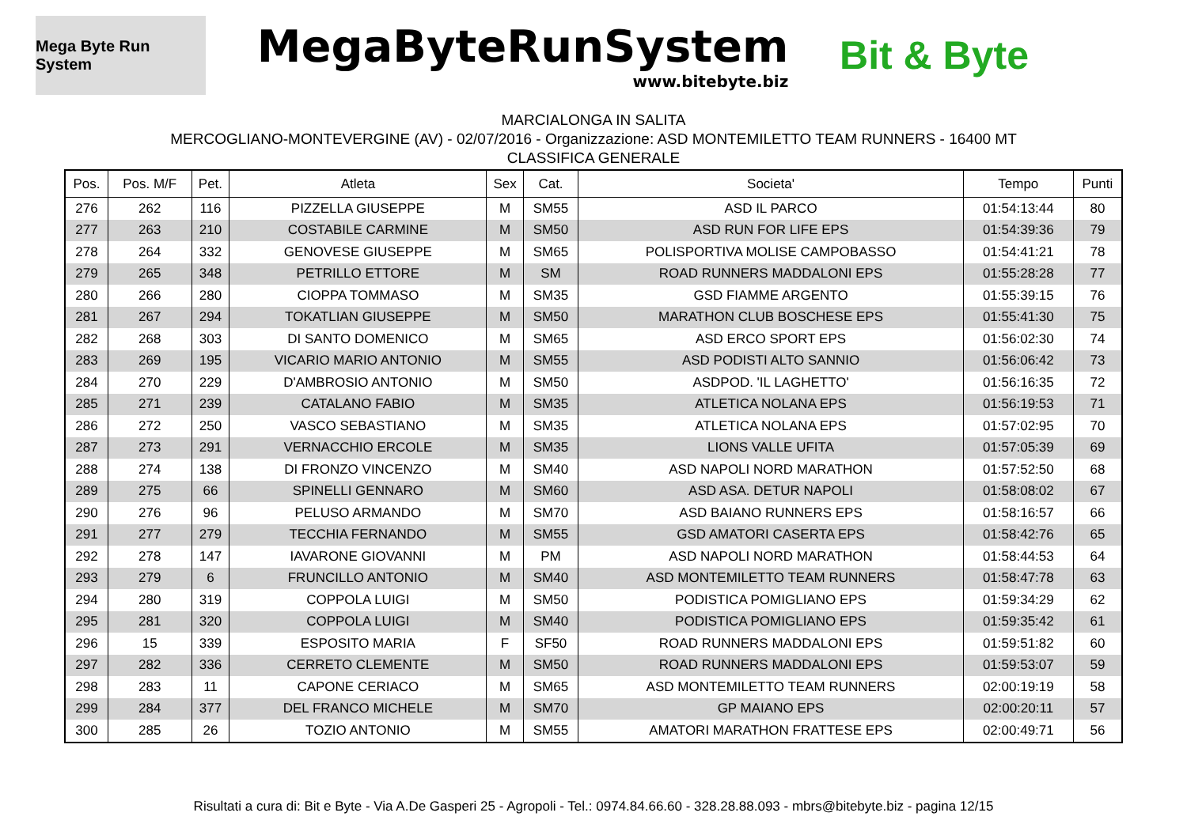Mega Byte Run System
MegaByteRunSystem
www.bitebyte.biz
Bit & Byte
MARCIALONGA IN SALITA
MERCOGLIANO-MONTEVERGINE (AV) - 02/07/2016 - Organizzazione: ASD MONTEMILETTO TEAM RUNNERS - 16400 MT
CLASSIFICA GENERALE
| Pos. | Pos. M/F | Pet. | Atleta | Sex | Cat. | Societa' | Tempo | Punti |
| --- | --- | --- | --- | --- | --- | --- | --- | --- |
| 276 | 262 | 116 | PIZZELLA GIUSEPPE | M | SM55 | ASD IL PARCO | 01:54:13:44 | 80 |
| 277 | 263 | 210 | COSTABILE CARMINE | M | SM50 | ASD RUN FOR LIFE EPS | 01:54:39:36 | 79 |
| 278 | 264 | 332 | GENOVESE GIUSEPPE | M | SM65 | POLISPORTIVA MOLISE CAMPOBASSO | 01:54:41:21 | 78 |
| 279 | 265 | 348 | PETRILLO ETTORE | M | SM | ROAD RUNNERS MADDALONI EPS | 01:55:28:28 | 77 |
| 280 | 266 | 280 | CIOPPA TOMMASO | M | SM35 | GSD FIAMME ARGENTO | 01:55:39:15 | 76 |
| 281 | 267 | 294 | TOKATLIAN GIUSEPPE | M | SM50 | MARATHON CLUB BOSCHESE EPS | 01:55:41:30 | 75 |
| 282 | 268 | 303 | DI SANTO DOMENICO | M | SM65 | ASD ERCO SPORT EPS | 01:56:02:30 | 74 |
| 283 | 269 | 195 | VICARIO MARIO ANTONIO | M | SM55 | ASD PODISTI ALTO SANNIO | 01:56:06:42 | 73 |
| 284 | 270 | 229 | D'AMBROSIO ANTONIO | M | SM50 | ASDPOD. 'IL LAGHETTO' | 01:56:16:35 | 72 |
| 285 | 271 | 239 | CATALANO FABIO | M | SM35 | ATLETICA NOLANA EPS | 01:56:19:53 | 71 |
| 286 | 272 | 250 | VASCO SEBASTIANO | M | SM35 | ATLETICA NOLANA EPS | 01:57:02:95 | 70 |
| 287 | 273 | 291 | VERNACCHIO ERCOLE | M | SM35 | LIONS VALLE UFITA | 01:57:05:39 | 69 |
| 288 | 274 | 138 | DI FRONZO VINCENZO | M | SM40 | ASD NAPOLI NORD MARATHON | 01:57:52:50 | 68 |
| 289 | 275 | 66 | SPINELLI GENNARO | M | SM60 | ASD ASA. DETUR NAPOLI | 01:58:08:02 | 67 |
| 290 | 276 | 96 | PELUSO ARMANDO | M | SM70 | ASD BAIANO RUNNERS EPS | 01:58:16:57 | 66 |
| 291 | 277 | 279 | TECCHIA FERNANDO | M | SM55 | GSD AMATORI CASERTA EPS | 01:58:42:76 | 65 |
| 292 | 278 | 147 | IAVARONE GIOVANNI | M | PM | ASD NAPOLI NORD MARATHON | 01:58:44:53 | 64 |
| 293 | 279 | 6 | FRUNCILLO ANTONIO | M | SM40 | ASD MONTEMILETTO TEAM RUNNERS | 01:58:47:78 | 63 |
| 294 | 280 | 319 | COPPOLA LUIGI | M | SM50 | PODISTICA POMIGLIANO EPS | 01:59:34:29 | 62 |
| 295 | 281 | 320 | COPPOLA LUIGI | M | SM40 | PODISTICA POMIGLIANO EPS | 01:59:35:42 | 61 |
| 296 | 15 | 339 | ESPOSITO MARIA | F | SF50 | ROAD RUNNERS MADDALONI EPS | 01:59:51:82 | 60 |
| 297 | 282 | 336 | CERRETO CLEMENTE | M | SM50 | ROAD RUNNERS MADDALONI EPS | 01:59:53:07 | 59 |
| 298 | 283 | 11 | CAPONE CERIACO | M | SM65 | ASD MONTEMILETTO TEAM RUNNERS | 02:00:19:19 | 58 |
| 299 | 284 | 377 | DEL FRANCO MICHELE | M | SM70 | GP MAIANO EPS | 02:00:20:11 | 57 |
| 300 | 285 | 26 | TOZIO ANTONIO | M | SM55 | AMATORI MARATHON FRATTESE EPS | 02:00:49:71 | 56 |
Risultati a cura di: Bit e Byte - Via A.De Gasperi 25 - Agropoli - Tel.: 0974.84.66.60 - 328.28.88.093 - mbrs@bitebyte.biz - pagina 12/15